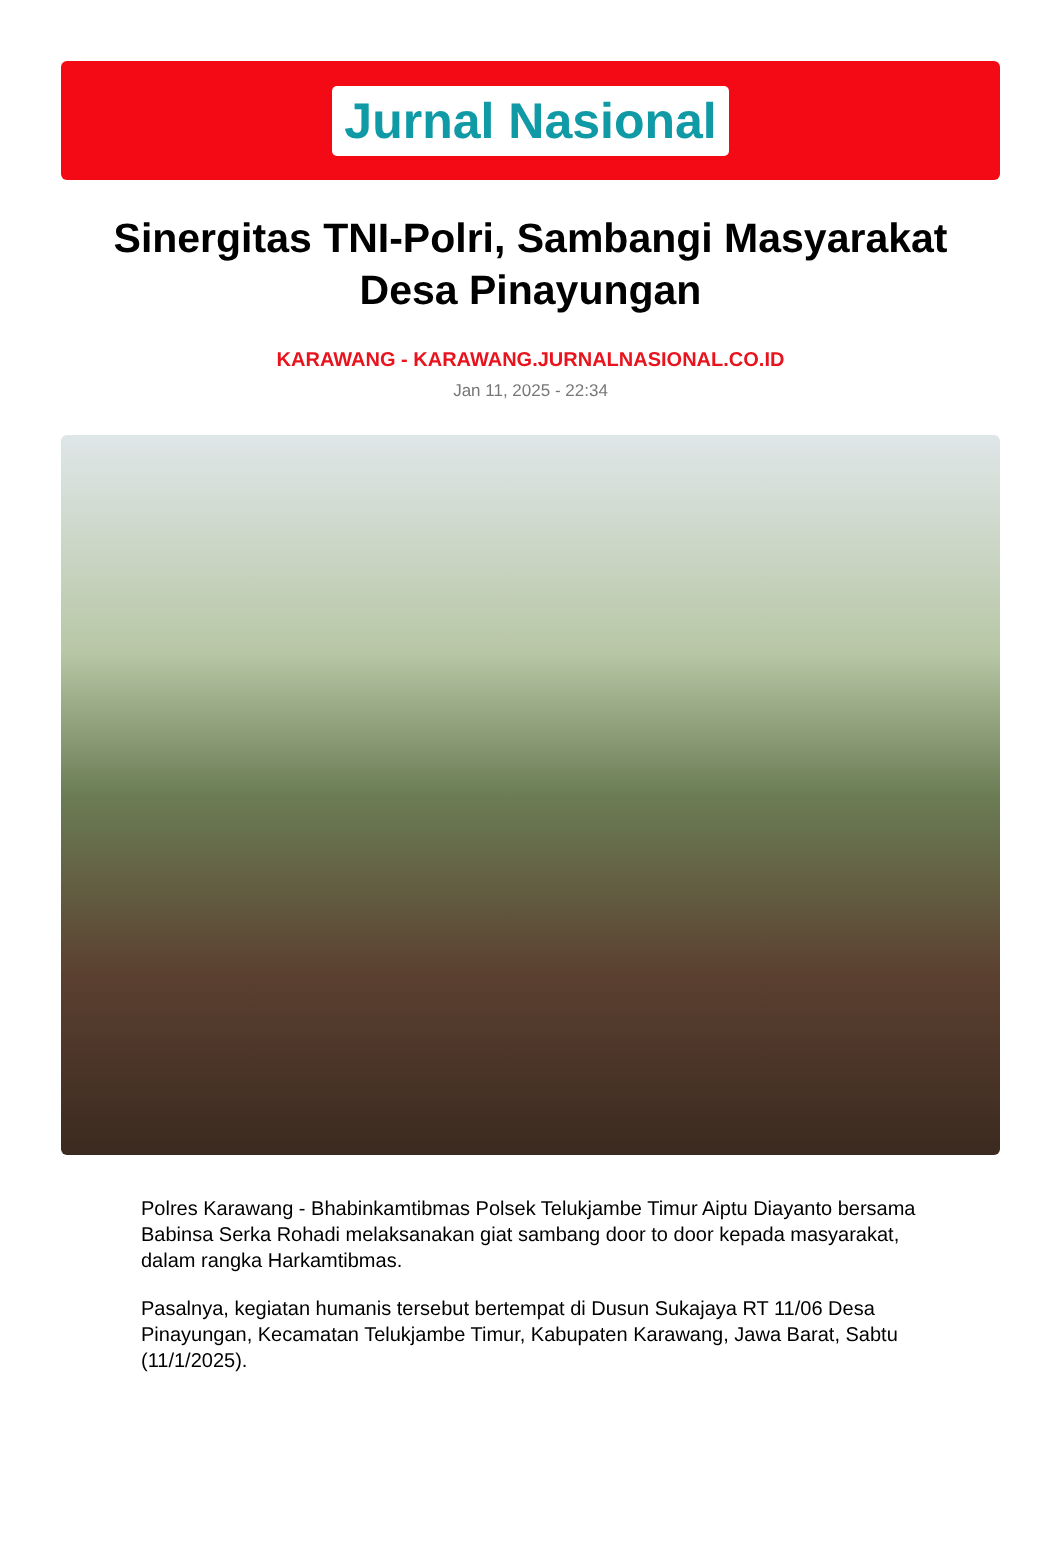Jurnal Nasional
Sinergitas TNI-Polri, Sambangi Masyarakat Desa Pinayungan
KARAWANG - KARAWANG.JURNALNASIONAL.CO.ID
Jan 11, 2025 - 22:34
Polres Karawang - Bhabinkamtibmas Polsek Telukjambe Timur Aiptu Diayanto bersama Babinsa Serka Rohadi melaksanakan giat sambang door to door kepada masyarakat, dalam rangka Harkamtibmas.
Pasalnya, kegiatan humanis tersebut bertempat di Dusun Sukajaya RT 11/06 Desa Pinayungan, Kecamatan Telukjambe Timur, Kabupaten Karawang, Jawa Barat, Sabtu (11/1/2025).